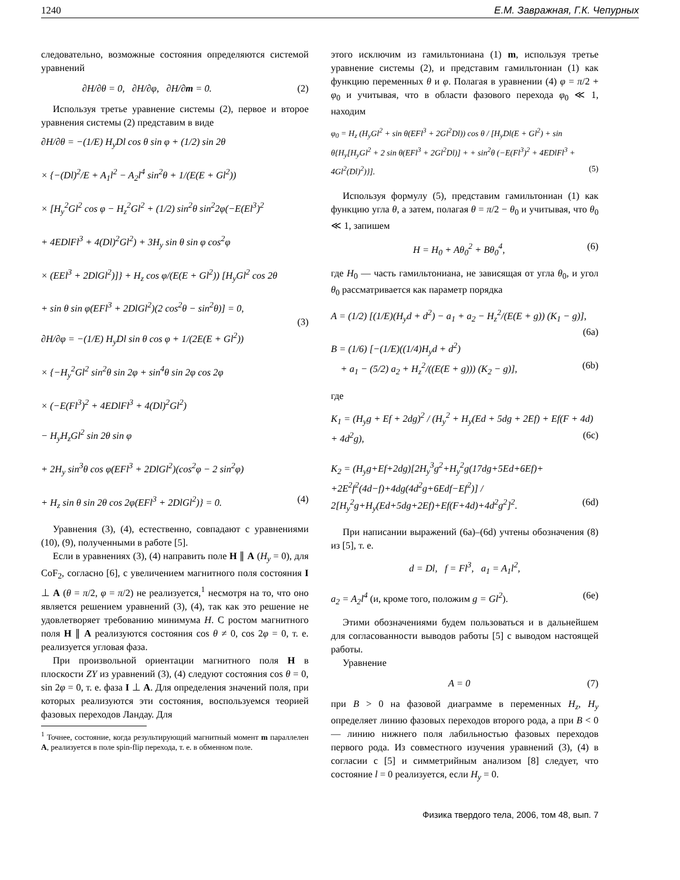1240 Е.М. Завражная, Г.К. Чепурных
следовательно, возможные состояния определяются системой уравнений
∂H/∂θ = 0, ∂H/∂φ, ∂H/∂m = 0. (2)
Используя третье уравнение системы (2), первое и второе уравнения системы (2) представим в виде
∂H/∂θ = −(1/E) H<sub>y</sub>Dl cos θ sin φ + (1/2) sin 2θ
× {−(Dl)<sup>2</sup>/E + A<sub>1</sub>l<sup>2</sup> − A<sub>2</sub>l<sup>4</sup> sin<sup>2</sup>θ + 1/(E(E + Gl<sup>2</sup>))
× [H<sub>y</sub><sup>2</sup>Gl<sup>2</sup> cos φ − H<sub>z</sub><sup>2</sup>Gl<sup>2</sup> + (1/2) sin<sup>2</sup>θ sin<sup>2</sup>2φ(−E(El<sup>3</sup>)<sup>2</sup>
+ 4EDlFl<sup>3</sup> + 4(Dl)<sup>2</sup>Gl<sup>2</sup>) + 3H<sub>y</sub> sin θ sin φ cos<sup>2</sup>φ
× (EEl<sup>3</sup> + 2DlGl<sup>2</sup>)]} + H<sub>z</sub> cos φ/(E(E + Gl<sup>2</sup>)) [H<sub>y</sub>Gl<sup>2</sup> cos 2θ
+ sin θ sin φ(EFl<sup>3</sup> + 2DlGl<sup>2</sup>)(2 cos<sup>2</sup>θ − sin<sup>2</sup>θ)] = 0,
(3)
∂H/∂φ = −(1/E) H<sub>y</sub>Dl sin θ cos φ + 1/(2E(E + Gl<sup>2</sup>))
× {−H<sub>y</sub><sup>2</sup>Gl<sup>2</sup> sin<sup>2</sup>θ sin 2φ + sin<sup>4</sup>θ sin 2φ cos 2φ
× (−E(Fl<sup>3</sup>)<sup>2</sup> + 4EDlFl<sup>3</sup> + 4(Dl)<sup>2</sup>Gl<sup>2</sup>)
− H<sub>y</sub>H<sub>z</sub>Gl<sup>2</sup> sin 2θ sin φ
+ 2H<sub>y</sub> sin<sup>3</sup>θ cos φ(EFl<sup>3</sup> + 2DlGl<sup>2</sup>)(cos<sup>2</sup>φ − 2 sin<sup>2</sup>φ)
+ H<sub>z</sub> sin θ sin 2θ cos 2φ(EFl<sup>3</sup> + 2DlGl<sup>2</sup>)} = 0. (4)
Уравнения (3), (4), естественно, совпадают с уравнениями (10), (9), полученными в работе [5].
Если в уравнениях (3), (4) направить поле H ∥ A (H<sub>y</sub> = 0), для CoF<sub>2</sub>, согласно [6], с увеличением магнитного поля состояния I ⊥ A (θ = π/2, φ = π/2) не реализуется,<sup>1</sup> несмотря на то, что оно является решением уравнений (3), (4), так как это решение не удовлетворяет требованию минимума H. С ростом магнитного поля H ∥ A реализуются состояния cos θ ≠ 0, cos 2φ = 0, т. е. реализуется угловая фаза.
При произвольной ориентации магнитного поля H в плоскости ZY из уравнений (3), (4) следуют состояния cos θ = 0, sin 2φ = 0, т. е. фаза I ⊥ A. Для определения значений поля, при которых реализуются эти состояния, воспользуемся теорией фазовых переходов Ландау. Для
<sup>1</sup> Точнее, состояние, когда результирующий магнитный момент m параллелен A, реализуется в поле spin-flip перехода, т. е. в обменном поле.
этого исключим из гамильтониана (1) m, используя третье уравнение системы (2), и представим гамильтониан (1) как функцию переменных θ и φ. Полагая в уравнении (4) φ = π/2 + φ<sub>0</sub> и учитывая, что в области фазового перехода φ<sub>0</sub> ≪ 1, находим
φ<sub>0</sub> = H<sub>z</sub> (H<sub>y</sub>Gl<sup>2</sup> + sin θ(EFl<sup>3</sup> + 2Gl<sup>2</sup>Dl)) cos θ / [H<sub>y</sub>Dl(E + Gl<sup>2</sup>) + sin θ{H<sub>y</sub>[H<sub>y</sub>Gl<sup>2</sup> + 2 sin θ(EFl<sup>3</sup> + 2Gl<sup>2</sup>Dl)] + + sin<sup>2</sup>θ (−E(Fl<sup>3</sup>)<sup>2</sup> + 4EDlFl<sup>3</sup> + 4Gl<sup>2</sup>(Dl)<sup>2</sup>)}]. (5)
Используя формулу (5), представим гамильтониан (1) как функцию угла θ, а затем, полагая θ = π/2 − θ<sub>0</sub> и учитывая, что θ<sub>0</sub> ≪ 1, запишем
H = H<sub>0</sub> + Aθ<sub>0</sub><sup>2</sup> + Bθ<sub>0</sub><sup>4</sup>, (6)
где H<sub>0</sub> — часть гамильтониана, не зависящая от угла θ<sub>0</sub>, и угол θ<sub>0</sub> рассматривается как параметр порядка
A = (1/2) [(1/E)(H<sub>y</sub>d + d<sup>2</sup>) − a<sub>1</sub> + a<sub>2</sub> − H<sub>z</sub><sup>2</sup>/(E(E + g)) (K<sub>1</sub> − g)], (6a)
B = (1/6) [−(1/E)((1/4)H<sub>y</sub>d + d<sup>2</sup>)
+ a<sub>1</sub> − (5/2) a<sub>2</sub> + H<sub>z</sub><sup>2</sup>/((E(E + g))) (K<sub>2</sub> − g)], (6b)
где
K<sub>1</sub> = (H<sub>y</sub>g + Ef + 2dg)<sup>2</sup> / (H<sub>y</sub><sup>2</sup> + H<sub>y</sub>(Ed + 5dg + 2Ef) + Ef(F + 4d) + 4d<sup>2</sup>g), (6c)
K<sub>2</sub> = (H<sub>y</sub>g+Ef+2dg)[2H<sub>y</sub><sup>3</sup>g<sup>2</sup>+H<sub>y</sub><sup>2</sup>g(17dg+5Ed+6Ef)+ +2E<sup>2</sup>f<sup>2</sup>(4d−f)+4dg(4d<sup>2</sup>g+6Edf−Ef<sup>2</sup>)] / 2[H<sub>y</sub><sup>2</sup>g+H<sub>y</sub>(Ed+5dg+2Ef)+Ef(F+4d)+4d<sup>2</sup>g<sup>2</sup>]<sup>2</sup>. (6d)
При написании выражений (6a)–(6d) учтены обозначения (8) из [5], т. е.
d = Dl, f = Fl<sup>3</sup>, a<sub>1</sub> = A<sub>1</sub>l<sup>2</sup>,
a<sub>2</sub> = A<sub>2</sub>l<sup>4</sup> (и, кроме того, положим g = Gl<sup>2</sup>). (6e)
Этими обозначениями будем пользоваться и в дальнейшем для согласованности выводов работы [5] с выводом настоящей работы.
Уравнение
A = 0 (7)
при B > 0 на фазовой диаграмме в переменных H<sub>z</sub>, H<sub>y</sub> определяет линию фазовых переходов второго рода, а при B < 0 — линию нижнего поля лабильностью фазовых переходов первого рода. Из совместного изучения уравнений (3), (4) в согласии с [5] и симметрийным анализом [8] следует, что состояние l = 0 реализуется, если H<sub>y</sub> = 0.
Физика твердого тела, 2006, том 48, вып. 7